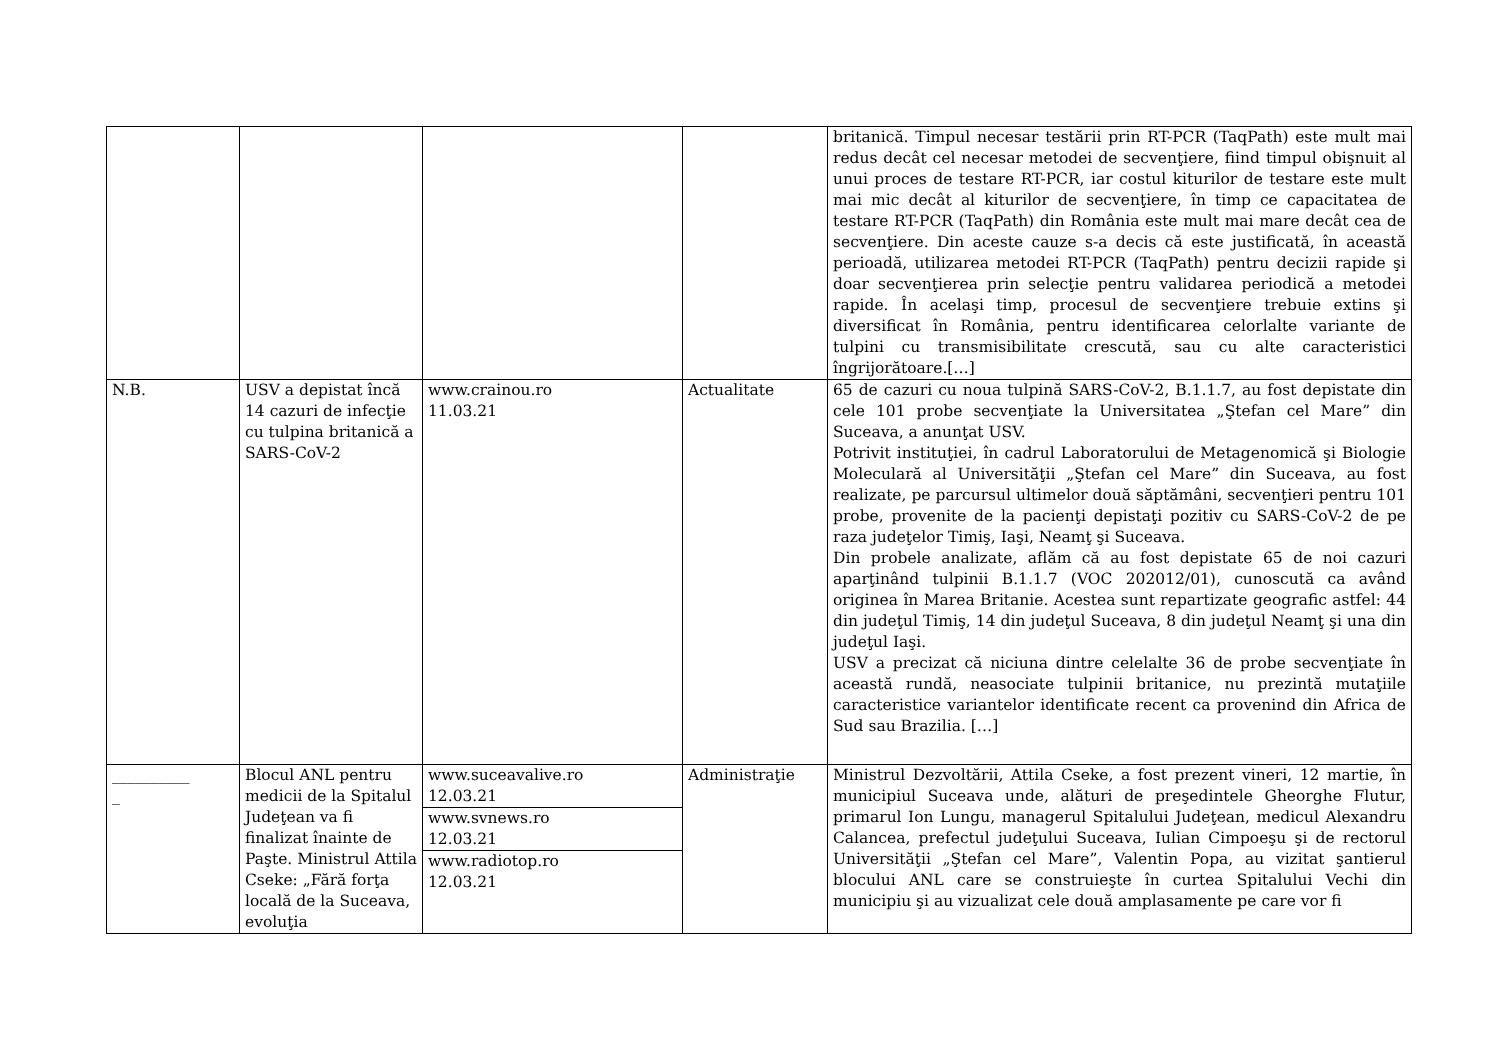| | | | | britanică. Timpul necesar testării prin RT-PCR (TaqPath) este mult mai redus decât cel necesar metodei de secvenţiere, fiind timpul obişnuit al unui proces de testare RT-PCR, iar costul kiturilor de testare este mult mai mic decât al kiturilor de secvenţiere, în timp ce capacitatea de testare RT-PCR (TaqPath) din România este mult mai mare decât cea de secvenţiere. Din aceste cauze s-a decis că este justificată, în această perioadă, utilizarea metodei RT-PCR (TaqPath) pentru decizii rapide şi doar secvenţierea prin selecţie pentru validarea periodică a metodei rapide. În acelaşi timp, procesul de secvenţiere trebuie extins şi diversificat în România, pentru identificarea celorlalte variante de tulpini cu transmisibilitate crescută, sau cu alte caracteristici îngrijorătoare.[…] |
| N.B. | USV a depistat încă 14 cazuri de infecţie cu tulpina britanică a SARS-CoV-2 | www.crainou.ro 11.03.21 | Actualitate | 65 de cazuri cu noua tulpină SARS-CoV-2, B.1.1.7, au fost depistate din cele 101 probe secvenţiate la Universitatea „Ştefan cel Mare” din Suceava, a anunţat USV. Potrivit instituţiei, în cadrul Laboratorului de Metagenomică şi Biologie Moleculară al Universităţii „Ştefan cel Mare” din Suceava, au fost realizate, pe parcursul ultimelor două săptămâni, secvenţieri pentru 101 probe, provenite de la pacienţi depistaţi pozitiv cu SARS-CoV-2 de pe raza judeţelor Timiş, Iaşi, Neamţ şi Suceava. Din probele analizate, aflăm că au fost depistate 65 de noi cazuri aparţinând tulpinii B.1.1.7 (VOC 202012/01), cunoscută ca având originea în Marea Britanie. Acestea sunt repartizate geografic astfel: 44 din judeţul Timiş, 14 din judeţul Suceava, 8 din judeţul Neamţ şi una din judeţul Iaşi. USV a precizat că niciuna dintre celelalte 36 de probe secvenţiate în această rundă, neasociate tulpinii britanice, nu prezintă mutaţiile caracteristice variantelor identificate recent ca provenind din Africa de Sud sau Brazilia. […] |
| __________ _ | Blocul ANL pentru medicii de la Spitalul Judeţean va fi finalizat înainte de Paşte. Ministrul Attila Cseke: „Fără forţa locală de la Suceava, evoluţia | www.suceavalive.ro 12.03.21 www.svnews.ro 12.03.21 www.radiotop.ro 12.03.21 | Administraţie | Ministrul Dezvoltării, Attila Cseke, a fost prezent vineri, 12 martie, în municipiul Suceava unde, alături de preşedintele Gheorghe Flutur, primarul Ion Lungu, managerul Spitalului Judeţean, medicul Alexandru Calancea, prefectul judeţului Suceava, Iulian Cimpoeşu şi de rectorul Universităţii „Ştefan cel Mare”, Valentin Popa, au vizitat şantierul blocului ANL care se construieşte în curtea Spitalului Vechi din municipiu şi au vizualizat cele două amplasamente pe care vor fi |